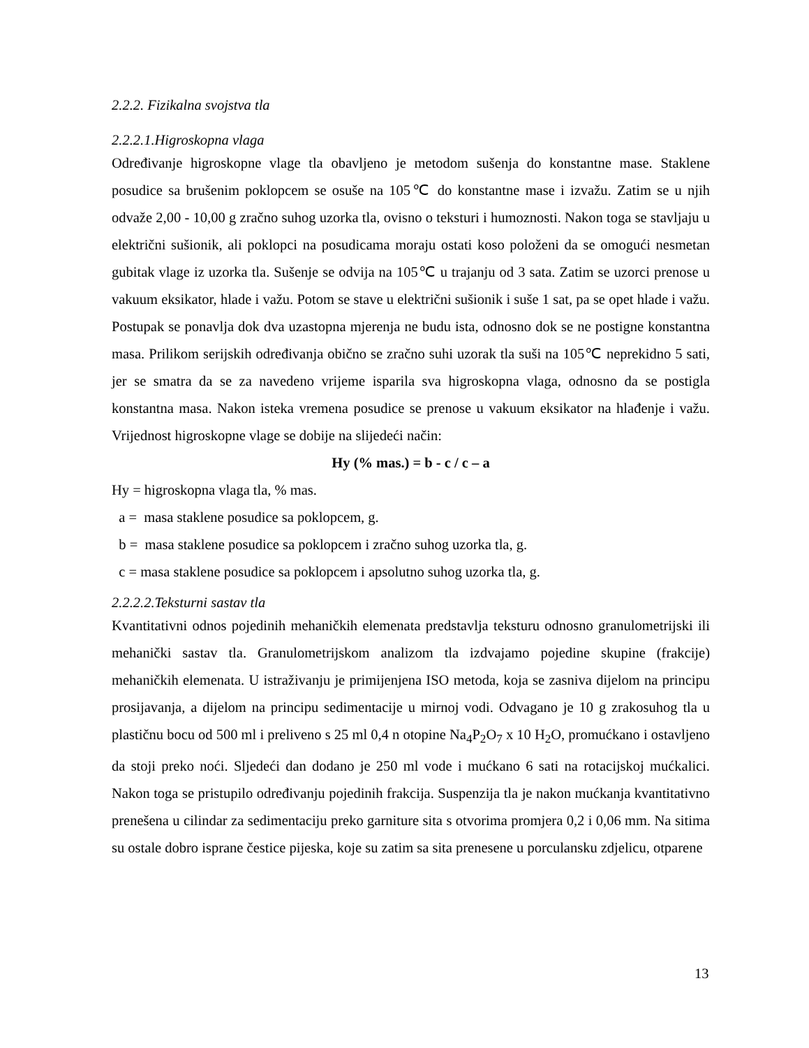2.2.2. Fizikalna svojstva tla
2.2.2.1.Higroskopna vlaga
Određivanje higroskopne vlage tla obavljeno je metodom sušenja do konstantne mase. Staklene posudice sa brušenim poklopcem se osuše na 105℃ do konstantne mase i izvažu. Zatim se u njih odvaže 2,00 - 10,00 g zračno suhog uzorka tla, ovisno o teksturi i humoznosti. Nakon toga se stavljaju u električni sušionik, ali poklopci na posudicama moraju ostati koso položeni da se omogući nesmetan gubitak vlage iz uzorka tla. Sušenje se odvija na 105℃ u trajanju od 3 sata. Zatim se uzorci prenose u vakuum eksikator, hlade i važu. Potom se stave u električni sušionik i suše 1 sat, pa se opet hlade i važu. Postupak se ponavlja dok dva uzastopna mjerenja ne budu ista, odnosno dok se ne postigne konstantna masa. Prilikom serijskih određivanja obično se zračno suhi uzorak tla suši na 105℃ neprekidno 5 sati, jer se smatra da se za navedeno vrijeme isparila sva higroskopna vlaga, odnosno da se postigla konstantna masa. Nakon isteka vremena posudice se prenose u vakuum eksikator na hlađenje i važu. Vrijednost higroskopne vlage se dobije na slijedeći način:
Hy (% mas.) = b - c / c – a
Hy = higroskopna vlaga tla, % mas.
a = masa staklene posudice sa poklopcem, g.
b = masa staklene posudice sa poklopcem i zračno suhog uzorka tla, g.
c = masa staklene posudice sa poklopcem i apsolutno suhog uzorka tla, g.
2.2.2.2.Teksturni sastav tla
Kvantitativni odnos pojedinih mehaničkih elemenata predstavlja teksturu odnosno granulometrijski ili mehanički sastav tla. Granulometrijskom analizom tla izdvajamo pojedine skupine (frakcije) mehaničkih elemenata. U istraživanju je primijenjena ISO metoda, koja se zasniva dijelom na principu prosijavanja, a dijelom na principu sedimentacije u mirnoj vodi. Odvagano je 10 g zrakosuhog tla u plastičnu bocu od 500 ml i preliveno s 25 ml 0,4 n otopine Na<sub>4</sub>P<sub>2</sub>O<sub>7</sub> x 10 H<sub>2</sub>O, promućkano i ostavljeno da stoji preko noći. Sljedeći dan dodano je 250 ml vode i mućkano 6 sati na rotacijskoj mućkalici. Nakon toga se pristupilo određivanju pojedinih frakcija. Suspenzija tla je nakon mućkanja kvantitativno prenešena u cilindar za sedimentaciju preko garniture sita s otvorima promjera 0,2 i 0,06 mm. Na sitima su ostale dobro isprane čestice pijeska, koje su zatim sa sita prenesene u porculansku zdjelicu, otparene
13